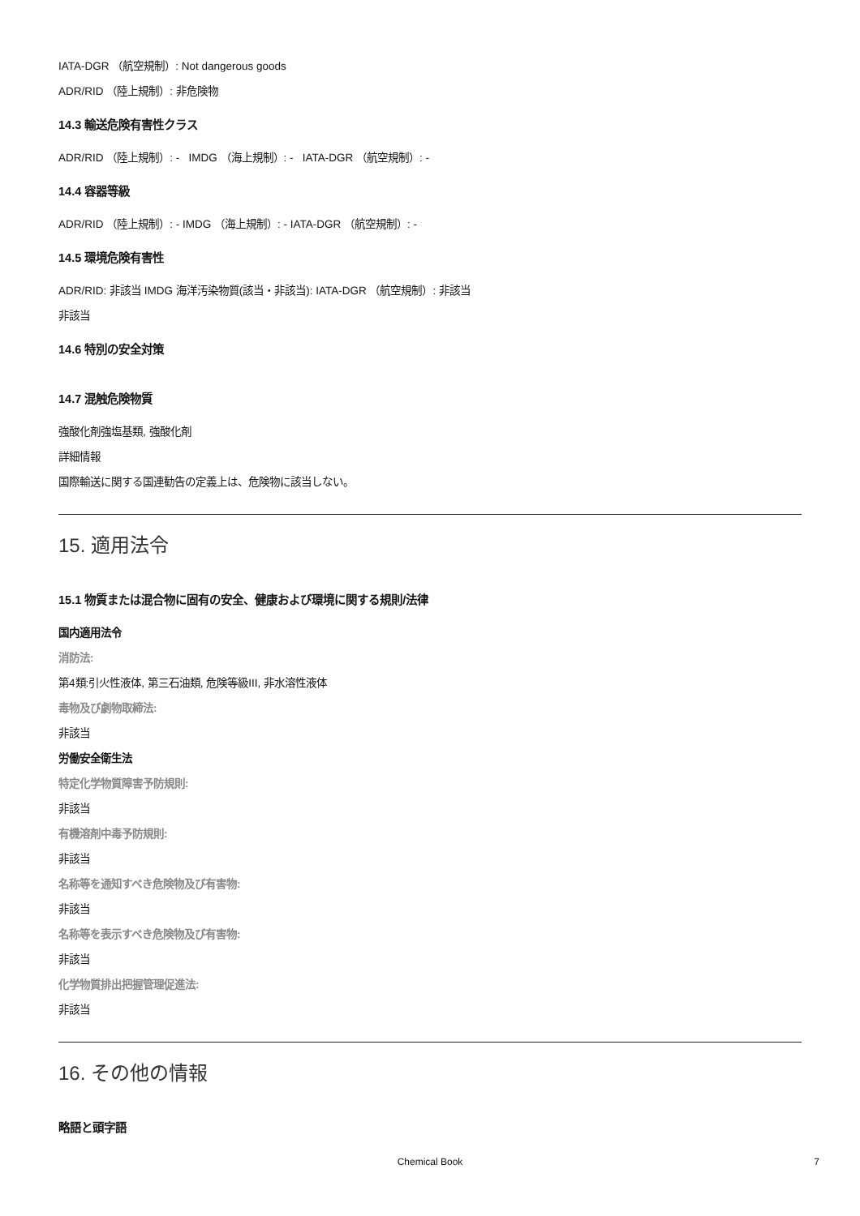IATA-DGR （航空規制）: Not dangerous goods
ADR/RID （陸上規制）: 非危険物
14.3 輸送危険有害性クラス
ADR/RID （陸上規制）: - IMDG （海上規制）: - IATA-DGR （航空規制）: -
14.4 容器等級
ADR/RID （陸上規制）: - IMDG （海上規制）: - IATA-DGR （航空規制）: -
14.5 環境危険有害性
ADR/RID: 非該当 IMDG 海洋汚染物質(該当・非該当): IATA-DGR （航空規制）: 非該当
非該当
14.6 特別の安全対策
14.7 混触危険物質
強酸化剤強塩基類, 強酸化剤
詳細情報
国際輸送に関する国連勧告の定義上は、危険物に該当しない。
15. 適用法令
15.1 物質または混合物に固有の安全、健康および環境に関する規則/法律
国内適用法令
消防法:
第4類:引火性液体, 第三石油類, 危険等級III, 非水溶性液体
毒物及び劇物取締法:
非該当
労働安全衛生法
特定化学物質障害予防規則:
非該当
有機溶剤中毒予防規則:
非該当
名称等を通知すべき危険物及び有害物:
非該当
名称等を表示すべき危険物及び有害物:
非該当
化学物質排出把握管理促進法:
非該当
16. その他の情報
略語と頭字語
Chemical Book
7